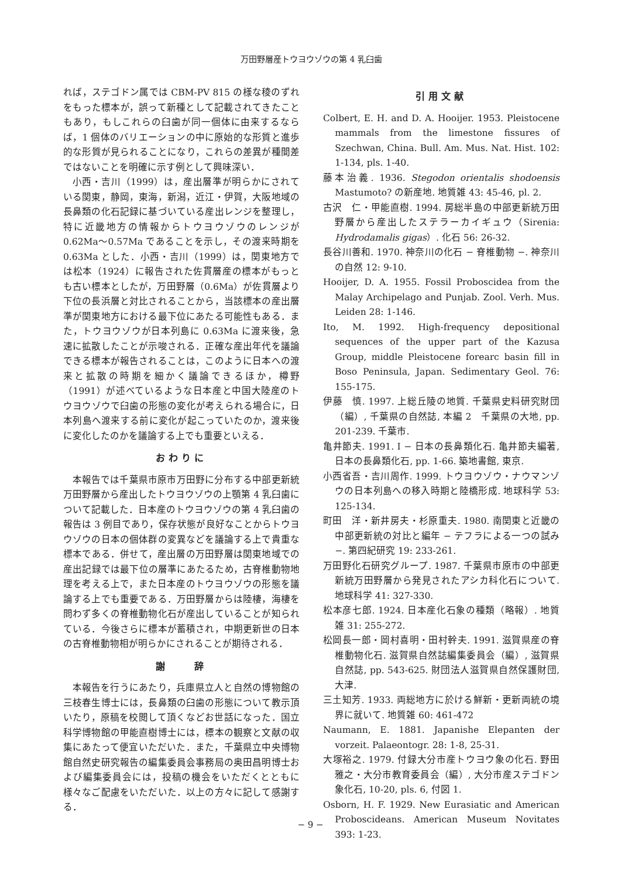万田野層産トウヨウゾウの第 4 乳臼歯
れば，ステゴドン属では CBM-PV 815 の様な稜のずれをもった標本が，誤って新種として記載されてきたこともあり，もしこれらの臼歯が同一個体に由来するならば，1 個体のバリエーションの中に原始的な形質と進歩的な形質が見られることになり，これらの差異が種間差ではないことを明確に示す例として興味深い．
小西・吉川（1999）は，産出層準が明らかにされている関東，静岡，東海，新潟，近江・伊賀，大阪地域の長鼻類の化石記録に基づいている産出レンジを整理し，特に近畿地方の情報からトウヨウゾウのレンジが 0.62Ma〜0.57Ma であることを示し，その渡来時期を 0.63Ma とした．小西・吉川（1999）は，関東地方では松本（1924）に報告された佐貫層産の標本がもっとも古い標本としたが，万田野層（0.6Ma）が佐貫層より下位の長浜層と対比されることから，当該標本の産出層準が関東地方における最下位にあたる可能性もある．また，トウヨウゾウが日本列島に 0.63Ma に渡来後，急速に拡散したことが示唆される．正確な産出年代を議論できる標本が報告されることは，このように日本への渡来と拡散の時期を細かく議論できるほか，樽野（1991）が述べているような日本産と中国大陸産のトウヨウゾウで臼歯の形態の変化が考えられる場合に，日本列島へ渡来する前に変化が起こっていたのか，渡来後に変化したのかを議論する上でも重要といえる．
おわりに
本報告では千葉県市原市万田野に分布する中部更新統万田野層から産出したトウヨウゾウの上顎第 4 乳臼歯について記載した．日本産のトウヨウゾウの第 4 乳臼歯の報告は 3 例目であり，保存状態が良好なことからトウヨウゾウの日本の個体群の変異などを議論する上で貴重な標本である．併せて，産出層の万田野層は関東地域での産出記録では最下位の層準にあたるため，古脊椎動物地理を考える上で，また日本産のトウヨウゾウの形態を議論する上でも重要である．万田野層からは陸棲，海棲を問わず多くの脊椎動物化石が産出していることが知られている．今後さらに標本が蓄積され，中期更新世の日本の古脊椎動物相が明らかにされることが期待される．
謝　　辞
本報告を行うにあたり，兵庫県立人と自然の博物館の三枝春生博士には，長鼻類の臼歯の形態について教示頂いたり，原稿を校閲して頂くなどお世話になった．国立科学博物館の甲能直樹博士には，標本の観察と文献の収集にあたって便宜いただいた．また，千葉県立中央博物館自然史研究報告の編集委員会事務局の奥田昌明博士および編集委員会には，投稿の機会をいただくとともに様々なご配慮をいただいた．以上の方々に記して感謝する．
引用文献
Colbert, E. H. and D. A. Hooijer. 1953. Pleistocene mammals from the limestone fissures of Szechwan, China. Bull. Am. Mus. Nat. Hist. 102: 1-134, pls. 1-40.
藤本治義. 1936. Stegodon orientalis shodoensis Mastumoto? の新産地. 地質雑 43: 45-46, pl. 2.
古沢　仁・甲能直樹. 1994. 房総半島の中部更新統万田野層から産出したステラーカイギュウ（Sirenia: Hydrodamalis gigas）. 化石 56: 26-32.
長谷川善和. 1970. 神奈川の化石 − 脊椎動物 −. 神奈川の自然 12: 9-10.
Hooijer, D. A. 1955. Fossil Proboscidea from the Malay Archipelago and Punjab. Zool. Verh. Mus. Leiden 28: 1-146.
Ito, M. 1992. High-frequency depositional sequences of the upper part of the Kazusa Group, middle Pleistocene forearc basin fill in Boso Peninsula, Japan. Sedimentary Geol. 76: 155-175.
伊藤　慎. 1997. 上総丘陵の地質. 千葉県史料研究財団（編）, 千葉県の自然誌, 本編 2　千葉県の大地, pp. 201-239. 千葉市.
亀井節夫. 1991. I − 日本の長鼻類化石. 亀井節夫編著, 日本の長鼻類化石, pp. 1-66. 築地書館, 東京.
小西省吾・吉川周作. 1999. トウヨウゾウ・ナウマンゾウの日本列島への移入時期と陸橋形成. 地球科学 53: 125-134.
町田　洋・新井房夫・杉原重夫. 1980. 南関東と近畿の中部更新統の対比と編年 − テフラによる一つの試み −. 第四紀研究 19: 233-261.
万田野化石研究グループ. 1987. 千葉県市原市の中部更新統万田野層から発見されたアシカ科化石について. 地球科学 41: 327-330.
松本彦七郎. 1924. 日本産化石象の種類（略報）. 地質雑 31: 255-272.
松岡長一郎・岡村喜明・田村幹夫. 1991. 滋賀県産の脊椎動物化石. 滋賀県自然誌編集委員会（編）, 滋賀県自然誌, pp. 543-625. 財団法人滋賀県自然保護財団, 大津.
三土知芳. 1933. 両総地方に於ける鮮新・更新両統の境界に就いて. 地質雑 60: 461-472
Naumann, E. 1881. Japanishe Elepanten der vorzeit. Palaeontogr. 28: 1-8, 25-31.
大塚裕之. 1979. 付録大分市産トウヨウ象の化石. 野田雅之・大分市教育委員会（編）, 大分市産ステゴドン象化石, 10-20, pls. 6, 付図 1.
Osborn, H. F. 1929. New Eurasiatic and American Proboscideans. American Museum Novitates 393: 1-23.
− 9 −